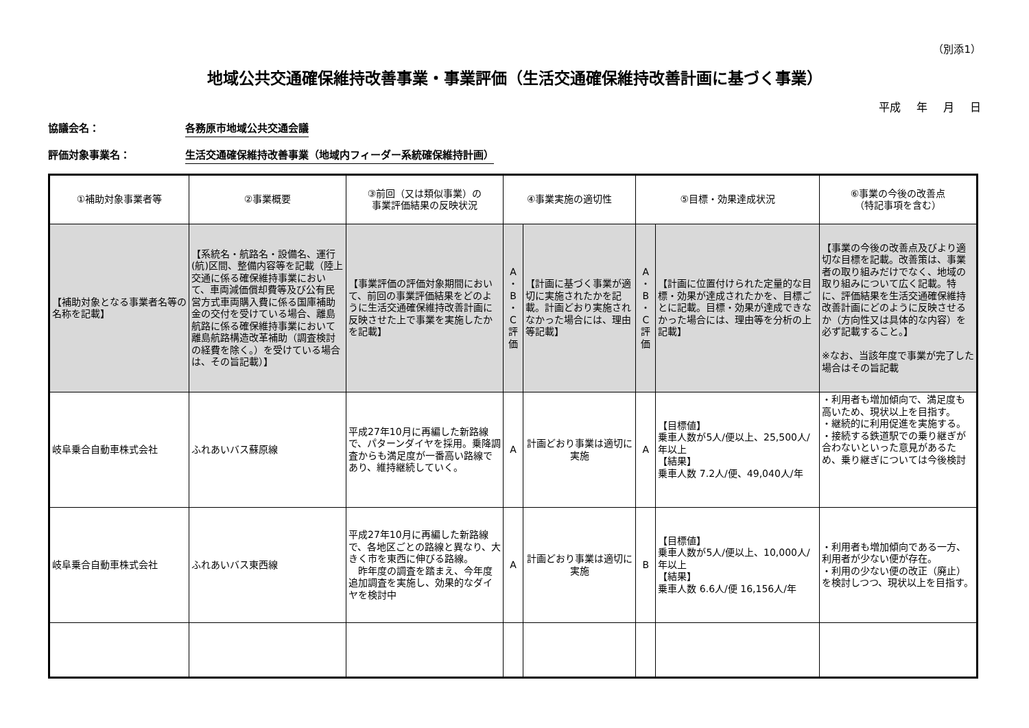（別添1）
地域公共交通確保維持改善事業・事業評価（生活交通確保維持改善計画に基づく事業）
平成 年 月 日
協議会名： 各務原市地域公共交通会議
評価対象事業名： 生活交通確保維持改善事業（地域内フィーダー系統確保維持計画）
| ①補助対象事業者等 | ②事業概要 | ③前回（又は類似事業）の 事業評価結果の反映状況 | ④事業実施の適切性 | | ⑤目標・効果達成状況 | | ⑥事業の今後の改善点 （特記事項を含む） |
| --- | --- | --- | --- | --- | --- | --- | --- |
| 【補助対象となる事業者名等の名称を記載】 | 【系統名・航路名・設備名、運行(航)区間、整備内容等を記載（陸上交通に係る確保維持事業において、車両減価償却費等及び公有民営方式車両購入費に係る国庫補助金の交付を受けている場合、離島航路に係る確保維持事業において離島航路構造改革補助（調査検討の経費を除く。）を受けている場合は、その旨記載）】 | 【事業評価の評価対象期間において、前回の事業評価結果をどのように生活交通確保維持改善計画に反映させた上で事業を実施したかを記載】 | A ・ B ・ C 評 価 | 【計画に基づく事業が適切に実施されたかを記載。計画どおり実施されなかった場合には、理由等記載】 | A ・ B ・ C 評 価 | 【計画に位置付けられた定量的な目標・効果が達成されたかを、目標ごとに記載。目標・効果が達成できなかった場合には、理由等を分析の上記載】 | 【事業の今後の改善点及びより適切な目標を記載。改善策は、事業者の取り組みだけでなく、地域の取り組みについて広く記載。特に、評価結果を生活交通確保維持改善計画にどのように反映させるか（方向性又は具体的な内容）を必ず記載すること。】 ※なお、当該年度で事業が完了した場合はその旨記載 |
| 岐阜乗合自動車株式会社 | ふれあいバス蘇原線 | 平成27年10月に再編した新路線で、パターンダイヤを採用。乗降調査からも満足度が一番高い路線であり、維持継続していく。 | A | 計画どおり事業は適切に実施 | A | 【目標値】 乗車人数が5人/便以上、25,500人/年以上 【結果】 乗車人数 7.2人/便、49,040人/年 | ・利用者も増加傾向で、満足度も高いため、現状以上を目指す。 ・継続的に利用促進を実施する。 ・接続する鉄道駅での乗り継ぎが合わないといった意見があるため、乗り継ぎについては今後検討 |
| 岐阜乗合自動車株式会社 | ふれあいバス東西線 | 平成27年10月に再編した新路線で、各地区ごとの路線と異なり、大きく市を東西に伸びる路線。 昨年度の調査を踏まえ、今年度追加調査を実施し、効果的なダイヤを検討中 | A | 計画どおり事業は適切に実施 | B | 【目標値】 乗車人数が5人/便以上、10,000人/年以上 【結果】 乗車人数 6.6人/便 16,156人/年 | ・利用者も増加傾向である一方、利用者が少ない便が存在。 ・利用の少ない便の改正（廃止）を検討しつつ、現状以上を目指す。 |